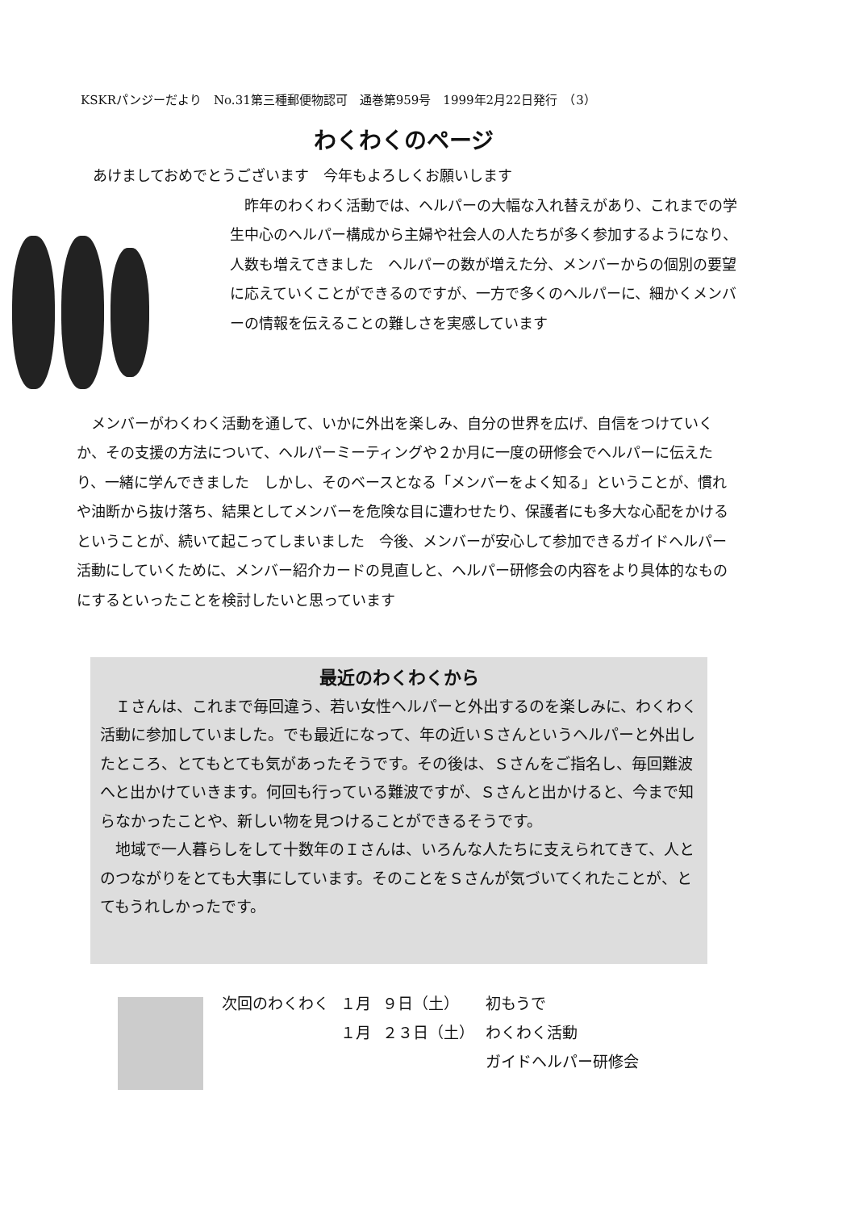KSKRパンジーだより　No.31第三種郵便物認可　通巻第959号　1999年2月22日発行　（3）
わくわくのページ
あけましておめでとうございます　今年もよろしくお願いします
　昨年のわくわく活動では、ヘルパーの大幅な入れ替えがあり、これまでの学生中心のヘルパー構成から主婦や社会人の人たちが多く参加するようになり、人数も増えてきました　ヘルパーの数が増えた分、メンバーからの個別の要望に応えていくことができるのですが、一方で多くのヘルパーに、細かくメンバーの情報を伝えることの難しさを実感しています
　メンバーがわくわく活動を通して、いかに外出を楽しみ、自分の世界を広げ、自信をつけていくか、その支援の方法について、ヘルパーミーティングや２か月に一度の研修会でヘルパーに伝えたり、一緒に学んできました　しかし、そのベースとなる「メンバーをよく知る」ということが、慣れや油断から抜け落ち、結果としてメンバーを危険な目に遭わせたり、保護者にも多大な心配をかけるということが、続いて起こってしまいました　今後、メンバーが安心して参加できるガイドヘルパー活動にしていくために、メンバー紹介カードの見直しと、ヘルパー研修会の内容をより具体的なものにするといったことを検討したいと思っています
最近のわくわくから
　Ｉさんは、これまで毎回違う、若い女性ヘルパーと外出するのを楽しみに、わくわく活動に参加していました。でも最近になって、年の近いＳさんというヘルパーと外出したところ、とてもとても気があったそうです。その後は、Ｓさんをご指名し、毎回難波へと出かけていきます。何回も行っている難波ですが、Ｓさんと出かけると、今まで知らなかったことや、新しい物を見つけることができるそうです。
　地域で一人暮らしをして十数年のＩさんは、いろんな人たちに支えられてきて、人とのつながりをとても大事にしています。そのことをＳさんが気づいてくれたことが、とてもうれしかったです。
| 次回のわくわく | １月 | ９日（土） | 初もうで |
| | １月 | ２３日（土） | わくわく活動 ガイドヘルパー研修会 |